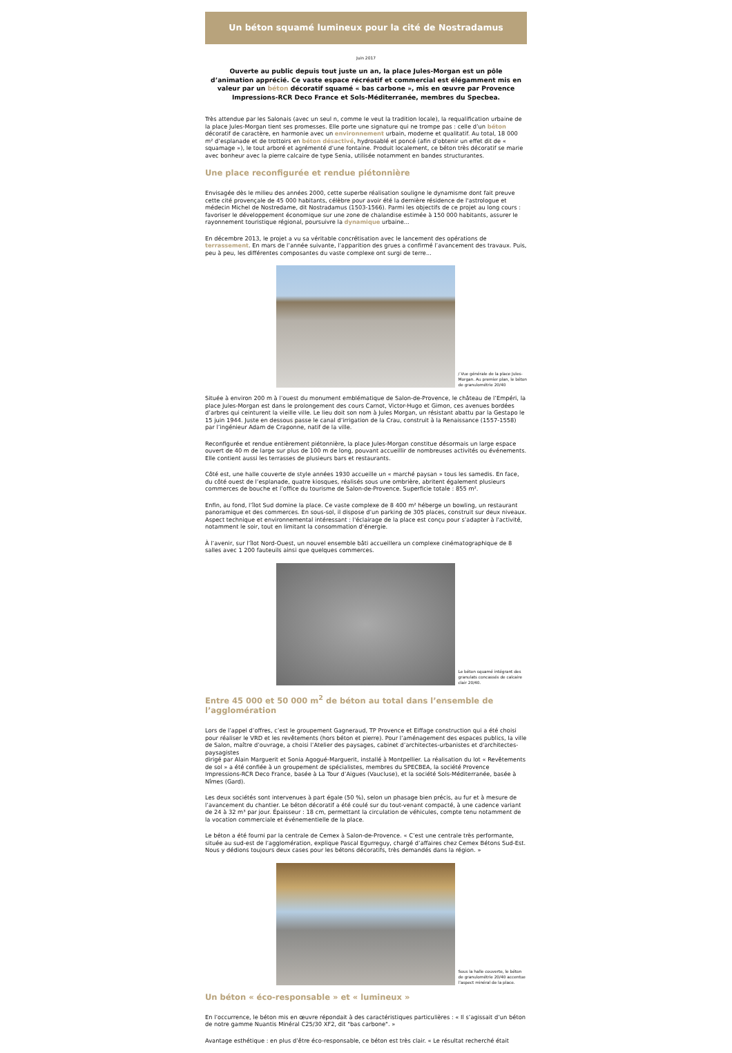Un béton squamé lumineux pour la cité de Nostradamus
Juin 2017
Ouverte au public depuis tout juste un an, la place Jules-Morgan est un pôle d’animation apprécié. Ce vaste espace récréatif et commercial est élégamment mis en valeur par un béton décoratif squamé « bas carbone », mis en œuvre par Provence Impressions-RCR Deco France et Sols-Méditerranée, membres du Specbea.
Très attendue par les Salonais (avec un seul n, comme le veut la tradition locale), la requalification urbaine de la place Jules-Morgan tient ses promesses. Elle porte une signature qui ne trompe pas : celle d’un béton décoratif de caractère, en harmonie avec un environnement urbain, moderne et qualitatif. Au total, 18 000 m² d’esplanade et de trottoirs en béton désactivé, hydrosablé et poncé (afin d’obtenir un effet dit de « squamage »), le tout arboré et agrémenté d’une fontaine. Produit localement, ce béton très décoratif se marie avec bonheur avec la pierre calcaire de type Senia, utilisée notamment en bandes structurantes.
Une place reconfigurée et rendue piétonnière
Envisagée dès le milieu des années 2000, cette superbe réalisation souligne le dynamisme dont fait preuve cette cité provençale de 45 000 habitants, célèbre pour avoir été la dernière résidence de l'astrologue et médecin Michel de Nostredame, dit Nostradamus (1503-1566). Parmi les objectifs de ce projet au long cours : favoriser le développement économique sur une zone de chalandise estimée à 150 000 habitants, assurer le rayonnement touristique régional, poursuivre la dynamique urbaine...
En décembre 2013, le projet a vu sa véritable concrétisation avec le lancement des opérations de terrassement. En mars de l’année suivante, l’apparition des grues a confirmé l’avancement des travaux. Puis, peu à peu, les différentes composantes du vaste complexe ont surgi de terre...
/ Vue générale de la place Jules-Morgan. Au premier plan, le béton de granulométrie 20/40
Située à environ 200 m à l’ouest du monument emblématique de Salon-de-Provence, le château de l’Empéri, la place Jules-Morgan est dans le prolongement des cours Carnot, Victor-Hugo et Gimon, ces avenues bordées d’arbres qui ceinturent la vieille ville. Le lieu doit son nom à Jules Morgan, un résistant abattu par la Gestapo le 15 juin 1944. Juste en dessous passe le canal d’irrigation de la Crau, construit à la Renaissance (1557-1558) par l’ingénieur Adam de Craponne, natif de la ville.
Reconfigurée et rendue entièrement piétonnière, la place Jules-Morgan constitue désormais un large espace ouvert de 40 m de large sur plus de 100 m de long, pouvant accueillir de nombreuses activités ou événements. Elle contient aussi les terrasses de plusieurs bars et restaurants.
Côté est, une halle couverte de style années 1930 accueille un « marché paysan » tous les samedis. En face, du côté ouest de l’esplanade, quatre kiosques, réalisés sous une ombrière, abritent également plusieurs commerces de bouche et l’office du tourisme de Salon-de-Provence. Superficie totale : 855 m².
Enfin, au fond, l’îlot Sud domine la place. Ce vaste complexe de 8 400 m² héberge un bowling, un restaurant panoramique et des commerces. En sous-sol, il dispose d’un parking de 305 places, construit sur deux niveaux. Aspect technique et environnemental intéressant : l'éclairage de la place est conçu pour s’adapter à l'activité, notamment le soir, tout en limitant la consommation d'énergie.
À l’avenir, sur l’îlot Nord-Ouest, un nouvel ensemble bâti accueillera un complexe cinématographique de 8 salles avec 1 200 fauteuils ainsi que quelques commerces.
Le béton squamé intégrant des granulats concassés de calcaire clair 20/40.
Entre 45 000 et 50 000 m<sup>2</sup> de béton au total dans l’ensemble de l’agglomération
Lors de l’appel d’offres, c’est le groupement Gagneraud, TP Provence et Eiffage construction qui a été choisi pour réaliser le VRD et les revêtements (hors béton et pierre). Pour l’aménagement des espaces publics, la ville de Salon, maître d’ouvrage, a choisi l’Atelier des paysages, cabinet d’architectes-urbanistes et d'architectes-paysagistes
dirigé par Alain Marguerit et Sonia Agogué-Marguerit, installé à Montpellier. La réalisation du lot « Revêtements de sol » a été confiée à un groupement de spécialistes, membres du SPECBEA, la société Provence Impressions-RCR Deco France, basée à La Tour d’Aigues (Vaucluse), et la société Sols-Méditerranée, basée à Nîmes (Gard).
Les deux sociétés sont intervenues à part égale (50 %), selon un phasage bien précis, au fur et à mesure de l’avancement du chantier. Le béton décoratif a été coulé sur du tout-venant compacté, à une cadence variant de 24 à 32 m³ par jour. Épaisseur : 18 cm, permettant la circulation de véhicules, compte tenu notamment de la vocation commerciale et événementielle de la place.
Le béton a été fourni par la centrale de Cemex à Salon-de-Provence. « C’est une centrale très performante, située au sud-est de l’agglomération, explique Pascal Egurreguy, chargé d’affaires chez Cemex Bétons Sud-Est. Nous y dédions toujours deux cases pour les bétons décoratifs, très demandés dans la région. »
Sous la halle couverte, le béton de granulométrie 20/40 accentue l’aspect minéral de la place.
Un béton « éco-responsable » et « lumineux »
En l’occurrence, le béton mis en œuvre répondait à des caractéristiques particulières : « Il s’agissait d’un béton de notre gamme Nuantis Minéral C25/30 XF2, dit "bas carbone". »
Avantage esthétique : en plus d’être éco-responsable, ce béton est très clair. « Le résultat recherché était